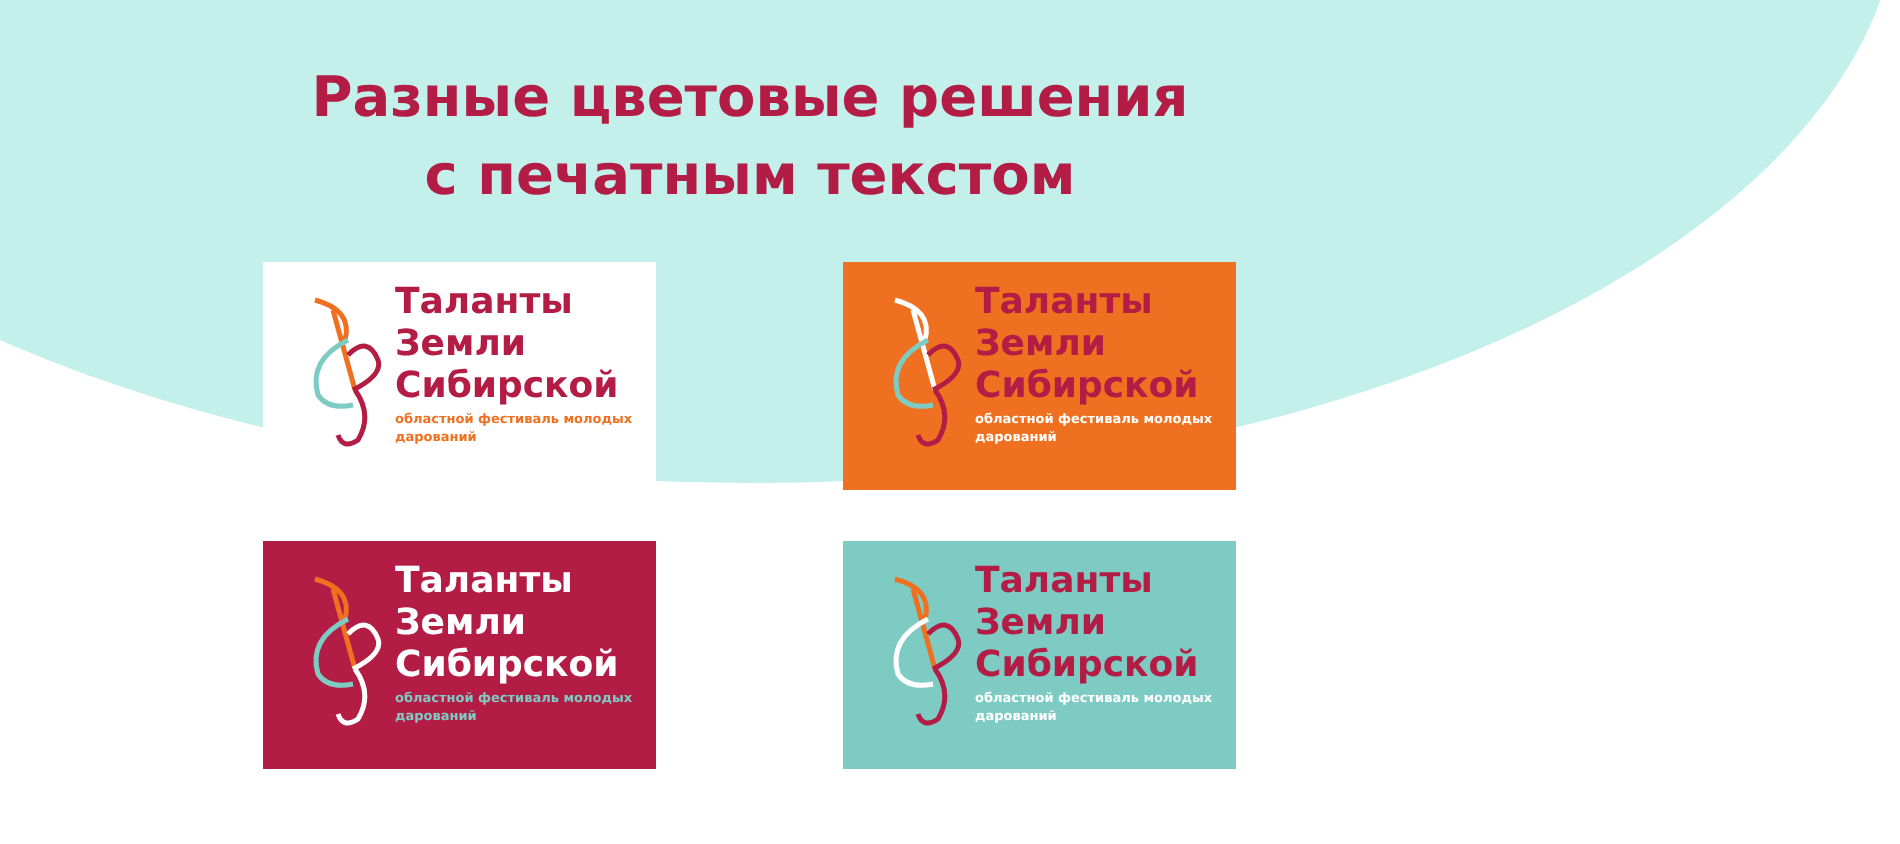Разные цветовые решения
с печатным текстом
Таланты
Земли
Сибирской
областной фестиваль молодых
дарований
Таланты
Земли
Сибирской
областной фестиваль молодых
дарований
Таланты
Земли
Сибирской
областной фестиваль молодых
дарований
Таланты
Земли
Сибирской
областной фестиваль молодых
дарований